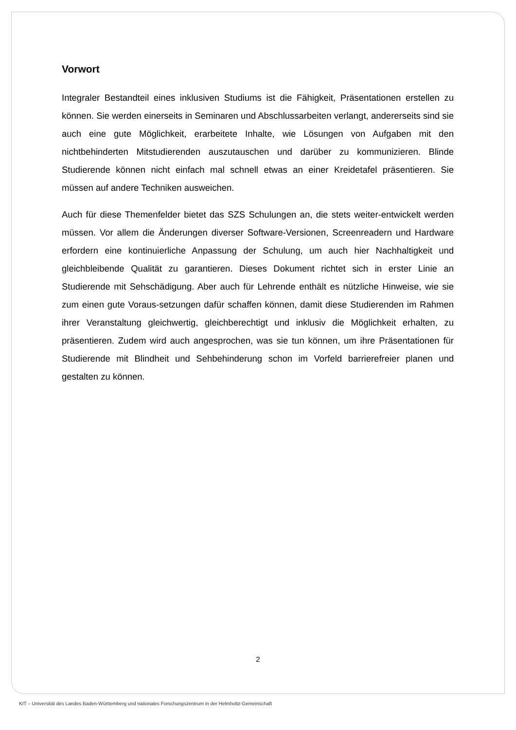Vorwort
Integraler Bestandteil eines inklusiven Studiums ist die Fähigkeit, Präsentationen erstellen zu können. Sie werden einerseits in Seminaren und Abschlussarbeiten verlangt, andererseits sind sie auch eine gute Möglichkeit, erarbeitete Inhalte, wie Lösungen von Aufgaben mit den nichtbehinderten Mitstudierenden auszutauschen und darüber zu kommunizieren. Blinde Studierende können nicht einfach mal schnell etwas an einer Kreidetafel präsentieren. Sie müssen auf andere Techniken ausweichen.
Auch für diese Themenfelder bietet das SZS Schulungen an, die stets weiter-entwickelt werden müssen. Vor allem die Änderungen diverser Software-Versionen, Screenreadern und Hardware erfordern eine kontinuierliche Anpassung der Schulung, um auch hier Nachhaltigkeit und gleichbleibende Qualität zu garantieren. Dieses Dokument richtet sich in erster Linie an Studierende mit Sehschädigung. Aber auch für Lehrende enthält es nützliche Hinweise, wie sie zum einen gute Voraus-setzungen dafür schaffen können, damit diese Studierenden im Rahmen ihrer Veranstaltung gleichwertig, gleichberechtigt und inklusiv die Möglichkeit erhalten, zu präsentieren. Zudem wird auch angesprochen, was sie tun können, um ihre Präsentationen für Studierende mit Blindheit und Sehbehinderung schon im Vorfeld barrierefreier planen und gestalten zu können.
2
KIT – Universität des Landes Baden-Württemberg und nationales Forschungszentrum in der Helmholtz-Gemeinschaft